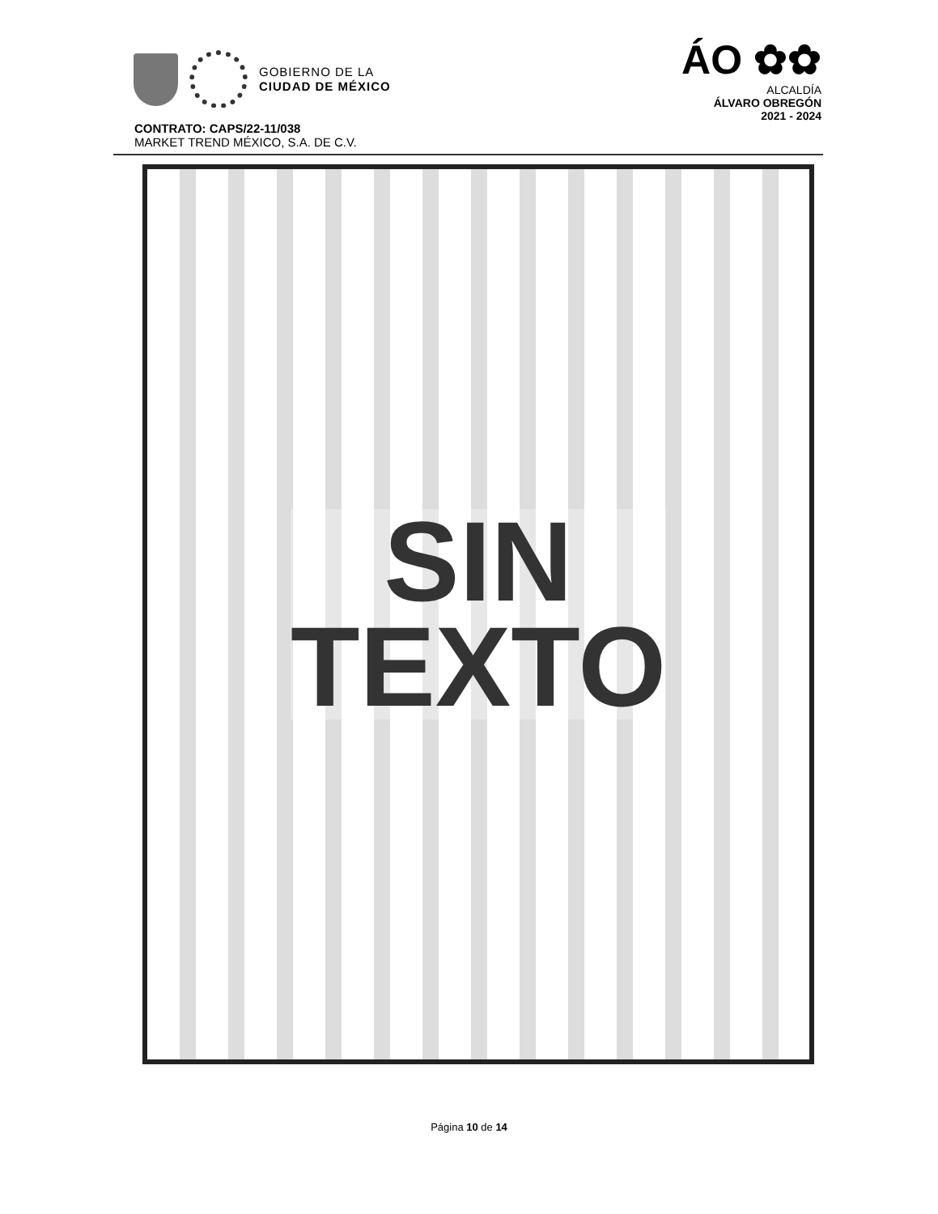GOBIERNO DE LA
CIUDAD DE MÉXICO
ÁO ✿✿
ALCALDÍA
ÁLVARO OBREGÓN
2021 - 2024
CONTRATO: CAPS/22-11/038
MARKET TREND MÉXICO, S.A. DE C.V.
SIN
TEXTO
Página 10 de 14